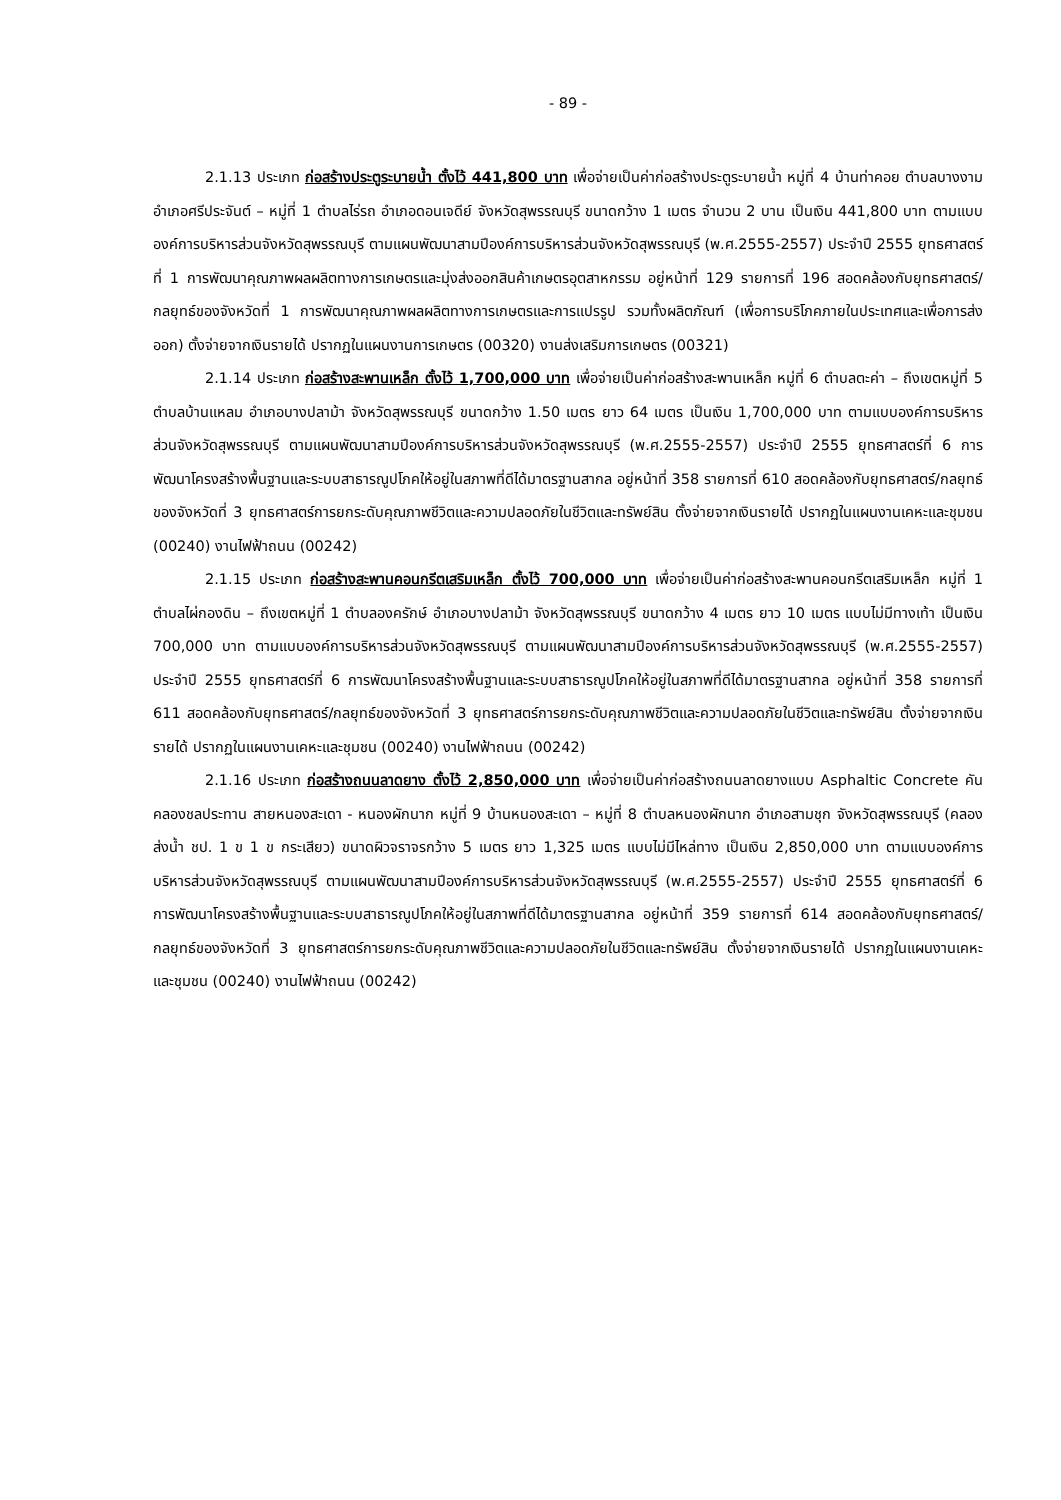- 89 -
2.1.13 ประเภท ก่อสร้างประตูระบายน้ำ ตั้งไว้ 441,800 บาท เพื่อจ่ายเป็นค่าก่อสร้างประตูระบายน้ำ หมู่ที่ 4 บ้านท่าคอย ตำบลบางงาม อำเภอศรีประจันต์ – หมู่ที่ 1 ตำบลไร่รถ อำเภอดอนเจดีย์ จังหวัดสุพรรณบุรี ขนาดกว้าง 1 เมตร จำนวน 2 บาน เป็นเงิน 441,800 บาท ตามแบบองค์การบริหารส่วนจังหวัดสุพรรณบุรี ตามแผนพัฒนาสามปีองค์การบริหารส่วนจังหวัดสุพรรณบุรี (พ.ศ.2555-2557) ประจำปี 2555 ยุทธศาสตร์ที่ 1 การพัฒนาคุณภาพผลผลิตทางการเกษตรและมุ่งส่งออกสินค้าเกษตรอุตสาหกรรม อยู่หน้าที่ 129 รายการที่ 196 สอดคล้องกับยุทธศาสตร์/กลยุทธ์ของจังหวัดที่ 1 การพัฒนาคุณภาพผลผลิตทางการเกษตรและการแปรรูป รวมทั้งผลิตภัณฑ์ (เพื่อการบริโภคภายในประเทศและเพื่อการส่งออก) ตั้งจ่ายจากเงินรายได้ ปรากฏในแผนงานการเกษตร (00320) งานส่งเสริมการเกษตร (00321)
2.1.14 ประเภท ก่อสร้างสะพานเหล็ก ตั้งไว้ 1,700,000 บาท เพื่อจ่ายเป็นค่าก่อสร้างสะพานเหล็ก หมู่ที่ 6 ตำบลตะค่า – ถึงเขตหมู่ที่ 5 ตำบลบ้านแหลม อำเภอบางปลาม้า จังหวัดสุพรรณบุรี ขนาดกว้าง 1.50 เมตร ยาว 64 เมตร เป็นเงิน 1,700,000 บาท ตามแบบองค์การบริหารส่วนจังหวัดสุพรรณบุรี ตามแผนพัฒนาสามปีองค์การบริหารส่วนจังหวัดสุพรรณบุรี (พ.ศ.2555-2557) ประจำปี 2555 ยุทธศาสตร์ที่ 6 การพัฒนาโครงสร้างพื้นฐานและระบบสาธารณูปโภคให้อยู่ในสภาพที่ดีได้มาตรฐานสากล อยู่หน้าที่ 358 รายการที่ 610 สอดคล้องกับยุทธศาสตร์/กลยุทธ์ของจังหวัดที่ 3 ยุทธศาสตร์การยกระดับคุณภาพชีวิตและความปลอดภัยในชีวิตและทรัพย์สิน ตั้งจ่ายจากเงินรายได้ ปรากฏในแผนงานเคหะและชุมชน (00240) งานไฟฟ้าถนน (00242)
2.1.15 ประเภท ก่อสร้างสะพานคอนกรีตเสริมเหล็ก ตั้งไว้ 700,000 บาท เพื่อจ่ายเป็นค่าก่อสร้างสะพานคอนกรีตเสริมเหล็ก หมู่ที่ 1 ตำบลไผ่กองดิน – ถึงเขตหมู่ที่ 1 ตำบลองครักษ์ อำเภอบางปลาม้า จังหวัดสุพรรณบุรี ขนาดกว้าง 4 เมตร ยาว 10 เมตร แบบไม่มีทางเท้า เป็นเงิน 700,000 บาท ตามแบบองค์การบริหารส่วนจังหวัดสุพรรณบุรี ตามแผนพัฒนาสามปีองค์การบริหารส่วนจังหวัดสุพรรณบุรี (พ.ศ.2555-2557) ประจำปี 2555 ยุทธศาสตร์ที่ 6 การพัฒนาโครงสร้างพื้นฐานและระบบสาธารณูปโภคให้อยู่ในสภาพที่ดีได้มาตรฐานสากล อยู่หน้าที่ 358 รายการที่ 611 สอดคล้องกับยุทธศาสตร์/กลยุทธ์ของจังหวัดที่ 3 ยุทธศาสตร์การยกระดับคุณภาพชีวิตและความปลอดภัยในชีวิตและทรัพย์สิน ตั้งจ่ายจากเงินรายได้ ปรากฏในแผนงานเคหะและชุมชน (00240) งานไฟฟ้าถนน (00242)
2.1.16 ประเภท ก่อสร้างถนนลาดยาง ตั้งไว้ 2,850,000 บาท เพื่อจ่ายเป็นค่าก่อสร้างถนนลาดยางแบบ Asphaltic Concrete คันคลองชลประทาน สายหนองสะเดา - หนองผักนาก หมู่ที่ 9 บ้านหนองสะเดา – หมู่ที่ 8 ตำบลหนองผักนาก อำเภอสามชุก จังหวัดสุพรรณบุรี (คลองส่งน้ำ ชป. 1 ข 1 ข กระเสียว) ขนาดผิวจราจรกว้าง 5 เมตร ยาว 1,325 เมตร แบบไม่มีไหล่ทาง เป็นเงิน 2,850,000 บาท ตามแบบองค์การบริหารส่วนจังหวัดสุพรรณบุรี ตามแผนพัฒนาสามปีองค์การบริหารส่วนจังหวัดสุพรรณบุรี (พ.ศ.2555-2557) ประจำปี 2555 ยุทธศาสตร์ที่ 6 การพัฒนาโครงสร้างพื้นฐานและระบบสาธารณูปโภคให้อยู่ในสภาพที่ดีได้มาตรฐานสากล อยู่หน้าที่ 359 รายการที่ 614 สอดคล้องกับยุทธศาสตร์/กลยุทธ์ของจังหวัดที่ 3 ยุทธศาสตร์การยกระดับคุณภาพชีวิตและความปลอดภัยในชีวิตและทรัพย์สิน ตั้งจ่ายจากเงินรายได้ ปรากฏในแผนงานเคหะและชุมชน (00240) งานไฟฟ้าถนน (00242)